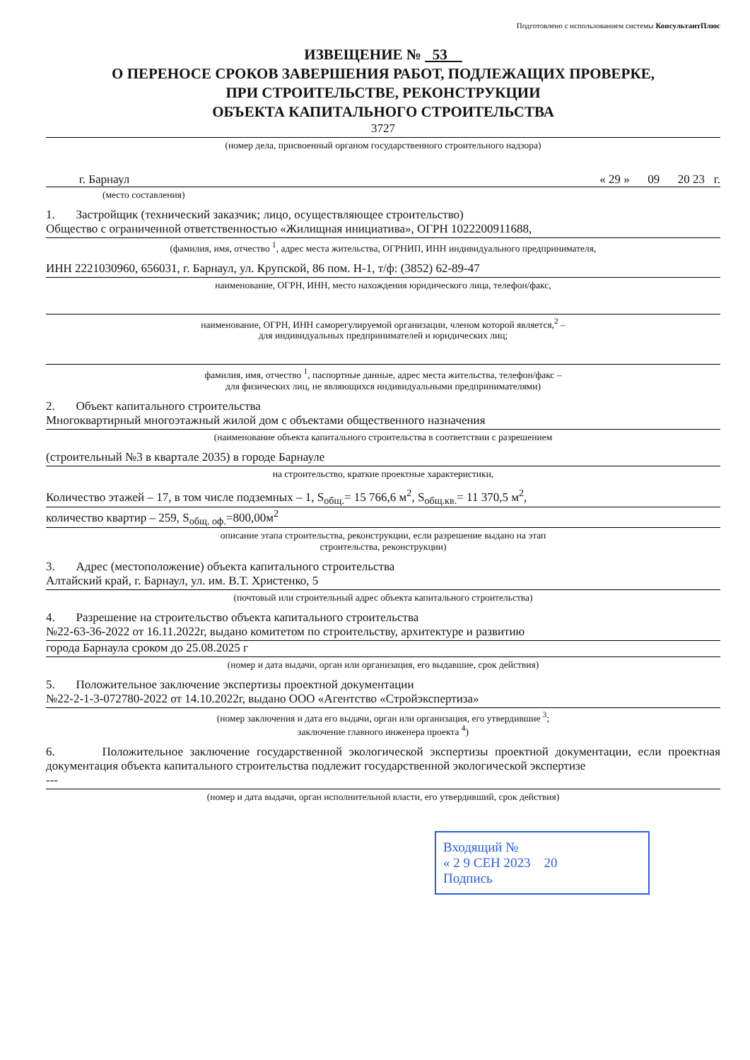Подготовлено с использованием системы КонсультантПлюс
ИЗВЕЩЕНИЕ № 53
О ПЕРЕНОСЕ СРОКОВ ЗАВЕРШЕНИЯ РАБОТ, ПОДЛЕЖАЩИХ ПРОВЕРКЕ,
ПРИ СТРОИТЕЛЬСТВЕ, РЕКОНСТРУКЦИИ
ОБЪЕКТА КАПИТАЛЬНОГО СТРОИТЕЛЬСТВА
3727
(номер дела, присвоенный органом государственного строительного надзора)
г. Барнаул « 29 » 09 20 23 г.
(место составления)
1. Застройщик (технический заказчик; лицо, осуществляющее строительство)
Общество с ограниченной ответственностью «Жилищная инициатива», ОГРН 1022200911688,
(фамилия, имя, отчество <sup>1</sup>, адрес места жительства, ОГРНИП, ИНН индивидуального предпринимателя,
ИНН 2221030960, 656031, г. Барнаул, ул. Крупской, 86 пом. Н-1, т/ф: (3852) 62-89-47
наименование, ОГРН, ИНН, место нахождения юридического лица, телефон/факс,
наименование, ОГРН, ИНН саморегулируемой организации, членом которой является,<sup>2</sup> –
для индивидуальных предпринимателей и юридических лиц;
фамилия, имя, отчество <sup>1</sup>, паспортные данные, адрес места жительства, телефон/факс –
для физических лиц, не являющихся индивидуальными предпринимателями)
2. Объект капитального строительства
Многоквартирный многоэтажный жилой дом с объектами общественного назначения
(наименование объекта капитального строительства в соответствии с разрешением
(строительный №3 в квартале 2035) в городе Барнауле
на строительство, краткие проектные характеристики,
Количество этажей – 17, в том числе подземных – 1, S<sub>общ.</sub>= 15 766,6 м<sup>2</sup>, S<sub>общ.кв.</sub>= 11 370,5 м<sup>2</sup>,
количество квартир – 259, S<sub>общ. оф.</sub>=800,00м<sup>2</sup>
описание этапа строительства, реконструкции, если разрешение выдано на этап
строительства, реконструкции)
3. Адрес (местоположение) объекта капитального строительства
Алтайский край, г. Барнаул, ул. им. В.Т. Христенко, 5
(почтовый или строительный адрес объекта капитального строительства)
4. Разрешение на строительство объекта капитального строительства
№22-63-36-2022 от 16.11.2022г, выдано комитетом по строительству, архитектуре и развитию
города Барнаула сроком до 25.08.2025 г
(номер и дата выдачи, орган или организация, его выдавшие, срок действия)
5. Положительное заключение экспертизы проектной документации
№22-2-1-3-072780-2022 от 14.10.2022г, выдано ООО «Агентство «Стройэкспертиза»
(номер заключения и дата его выдачи, орган или организация, его утвердившие <sup>3</sup>;
заключение главного инженера проекта <sup>4</sup>)
6. Положительное заключение государственной экологической экспертизы проектной документации, если проектная документация объекта капитального строительства подлежит государственной экологической экспертизе
---
(номер и дата выдачи, орган исполнительной власти, его утвердивший, срок действия)
Входящий №
« 2 9 СЕН 2023 20
Подпись